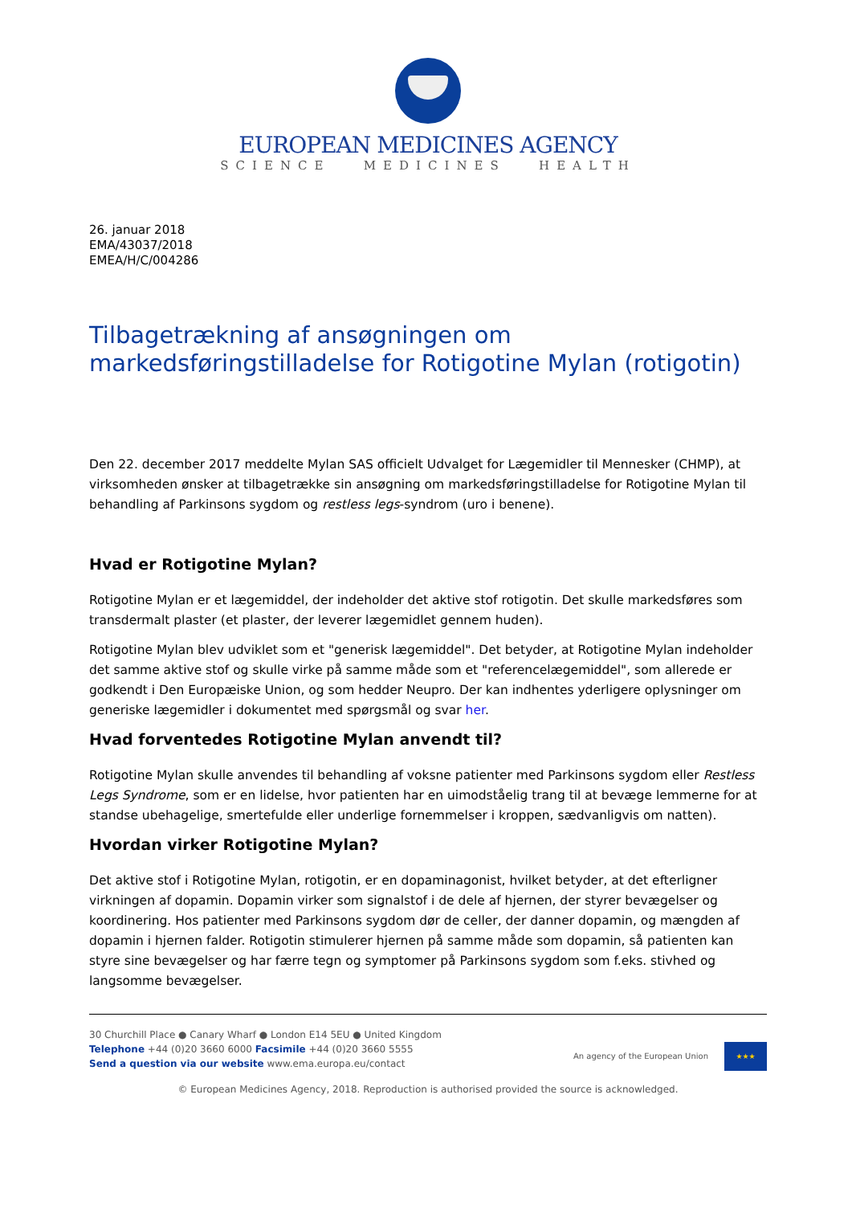EUROPEAN MEDICINES AGENCY
SCIENCE MEDICINES HEALTH
26. januar 2018
EMA/43037/2018
EMEA/H/C/004286
Tilbagetrækning af ansøgningen om markedsføringstilladelse for Rotigotine Mylan (rotigotin)
Den 22. december 2017 meddelte Mylan SAS officielt Udvalget for Lægemidler til Mennesker (CHMP), at virksomheden ønsker at tilbagetrække sin ansøgning om markedsføringstilladelse for Rotigotine Mylan til behandling af Parkinsons sygdom og restless legs-syndrom (uro i benene).
Hvad er Rotigotine Mylan?
Rotigotine Mylan er et lægemiddel, der indeholder det aktive stof rotigotin. Det skulle markedsføres som transdermalt plaster (et plaster, der leverer lægemidlet gennem huden).
Rotigotine Mylan blev udviklet som et "generisk lægemiddel". Det betyder, at Rotigotine Mylan indeholder det samme aktive stof og skulle virke på samme måde som et "referencelægemiddel", som allerede er godkendt i Den Europæiske Union, og som hedder Neupro. Der kan indhentes yderligere oplysninger om generiske lægemidler i dokumentet med spørgsmål og svar her.
Hvad forventedes Rotigotine Mylan anvendt til?
Rotigotine Mylan skulle anvendes til behandling af voksne patienter med Parkinsons sygdom eller Restless Legs Syndrome, som er en lidelse, hvor patienten har en uimodståelig trang til at bevæge lemmerne for at standse ubehagelige, smertefulde eller underlige fornemmelser i kroppen, sædvanligvis om natten).
Hvordan virker Rotigotine Mylan?
Det aktive stof i Rotigotine Mylan, rotigotin, er en dopaminagonist, hvilket betyder, at det efterligner virkningen af dopamin. Dopamin virker som signalstof i de dele af hjernen, der styrer bevægelser og koordinering. Hos patienter med Parkinsons sygdom dør de celler, der danner dopamin, og mængden af dopamin i hjernen falder. Rotigotin stimulerer hjernen på samme måde som dopamin, så patienten kan styre sine bevægelser og har færre tegn og symptomer på Parkinsons sygdom som f.eks. stivhed og langsomme bevægelser.
30 Churchill Place ● Canary Wharf ● London E14 5EU ● United Kingdom
Telephone +44 (0)20 3660 6000 Facsimile +44 (0)20 3660 5555
Send a question via our website www.ema.europa.eu/contact
An agency of the European Union
★★★
© European Medicines Agency, 2018. Reproduction is authorised provided the source is acknowledged.